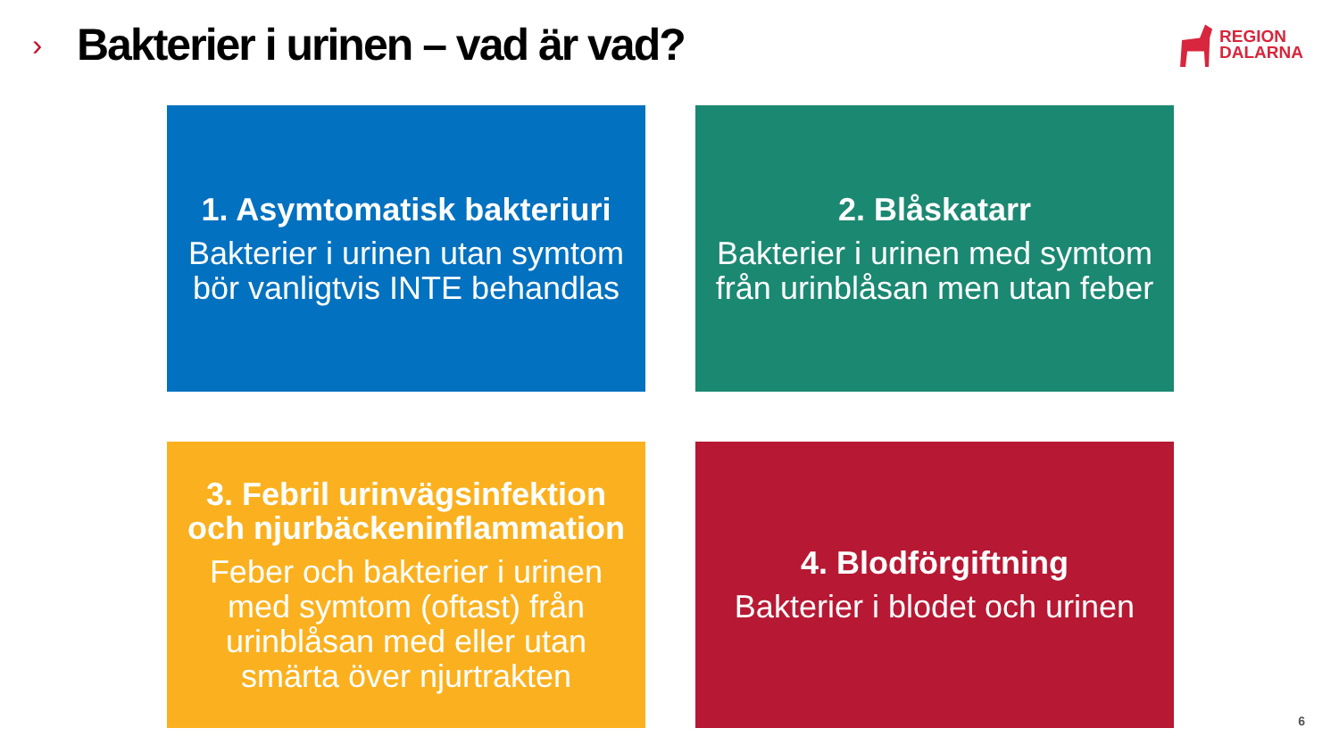›
Bakterier i urinen – vad är vad?
REGION
DALARNA
1. Asymtomatisk bakteriuri
Bakterier i urinen utan symtom bör vanligtvis INTE behandlas
2. Blåskatarr
Bakterier i urinen med symtom från urinblåsan men utan feber
3. Febril urinvägsinfektion och njurbäckeninflammation
Feber och bakterier i urinen med symtom (oftast) från urinblåsan med eller utan smärta över njurtrakten
4. Blodförgiftning
Bakterier i blodet och urinen
6